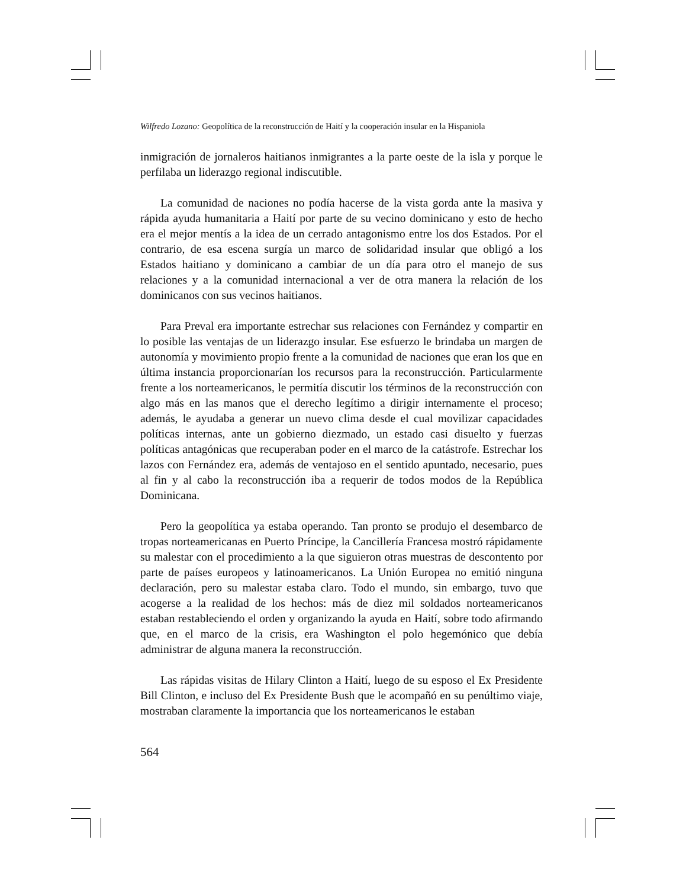Wilfredo Lozano: Geopolítica de la reconstrucción de Haití y la cooperación insular en la Hispaniola
inmigración de jornaleros haitianos inmigrantes a la parte oeste de la isla y porque le perfilaba un liderazgo regional indiscutible.
La comunidad de naciones no podía hacerse de la vista gorda ante la masiva y rápida ayuda humanitaria a Haití por parte de su vecino dominicano y esto de hecho era el mejor mentís a la idea de un cerrado antagonismo entre los dos Estados. Por el contrario, de esa escena surgía un marco de solidaridad insular que obligó a los Estados haitiano y dominicano a cambiar de un día para otro el manejo de sus relaciones y a la comunidad internacional a ver de otra manera la relación de los dominicanos con sus vecinos haitianos.
Para Preval era importante estrechar sus relaciones con Fernández y compartir en lo posible las ventajas de un liderazgo insular. Ese esfuerzo le brindaba un margen de autonomía y movimiento propio frente a la comunidad de naciones que eran los que en última instancia proporcionarían los recursos para la reconstrucción. Particularmente frente a los norteamericanos, le permitía discutir los términos de la reconstrucción con algo más en las manos que el derecho legítimo a dirigir internamente el proceso; además, le ayudaba a generar un nuevo clima desde el cual movilizar capacidades políticas internas, ante un gobierno diezmado, un estado casi disuelto y fuerzas políticas antagónicas que recuperaban poder en el marco de la catástrofe. Estrechar los lazos con Fernández era, además de ventajoso en el sentido apuntado, necesario, pues al fin y al cabo la reconstrucción iba a requerir de todos modos de la República Dominicana.
Pero la geopolítica ya estaba operando. Tan pronto se produjo el desembarco de tropas norteamericanas en Puerto Príncipe, la Cancillería Francesa mostró rápidamente su malestar con el procedimiento a la que siguieron otras muestras de descontento por parte de países europeos y latinoamericanos. La Unión Europea no emitió ninguna declaración, pero su malestar estaba claro. Todo el mundo, sin embargo, tuvo que acogerse a la realidad de los hechos: más de diez mil soldados norteamericanos estaban restableciendo el orden y organizando la ayuda en Haití, sobre todo afirmando que, en el marco de la crisis, era Washington el polo hegemónico que debía administrar de alguna manera la reconstrucción.
Las rápidas visitas de Hilary Clinton a Haití, luego de su esposo el Ex Presidente Bill Clinton, e incluso del Ex Presidente Bush que le acompañó en su penúltimo viaje, mostraban claramente la importancia que los norteamericanos le estaban
564